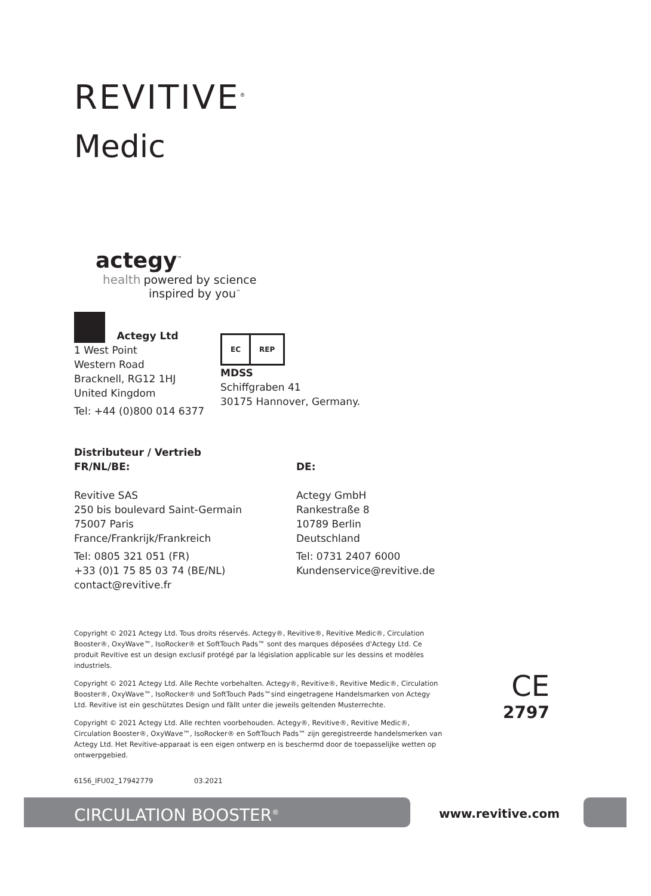REVITIVE<sup>®</sup>
Medic
actegy<sup>™</sup>
health powered by science
inspired by you<sup>™</sup>
Actegy Ltd
1 West Point
Western Road
Bracknell, RG12 1HJ
United Kingdom
Tel: +44 (0)800 014 6377
EC REP
MDSS
Schiffgraben 41
30175 Hannover, Germany.
Distributeur / Vertrieb
FR/NL/BE:
Revitive SAS
250 bis boulevard Saint-Germain
75007 Paris
France/Frankrijk/Frankreich
Tel: 0805 321 051 (FR)
+33 (0)1 75 85 03 74 (BE/NL)
contact@revitive.fr
DE:
Actegy GmbH
Rankestraße 8
10789 Berlin
Deutschland
Tel: 0731 2407 6000
Kundenservice@revitive.de
Copyright © 2021 Actegy Ltd. Tous droits réservés. Actegy®, Revitive®, Revitive Medic®, Circulation Booster®, OxyWave™, IsoRocker® et SoftTouch Pads™ sont des marques déposées d'Actegy Ltd. Ce produit Revitive est un design exclusif protégé par la législation applicable sur les dessins et modèles industriels.
Copyright © 2021 Actegy Ltd. Alle Rechte vorbehalten. Actegy®, Revitive®, Revitive Medic®, Circulation Booster®, OxyWave™, IsoRocker® und SoftTouch Pads™sind eingetragene Handelsmarken von Actegy Ltd. Revitive ist ein geschütztes Design und fällt unter die jeweils geltenden Musterrechte.
Copyright © 2021 Actegy Ltd. Alle rechten voorbehouden. Actegy®, Revitive®, Revitive Medic®, Circulation Booster®, OxyWave™, IsoRocker® en SoftTouch Pads™ zijn geregistreerde handelsmerken van Actegy Ltd. Het Revitive-apparaat is een eigen ontwerp en is beschermd door de toepasselijke wetten op ontwerpgebied.
6156_IFU02_17942779 03.2021
CE
2797
CIRCULATION BOOSTER<sup>®</sup> www.revitive.com